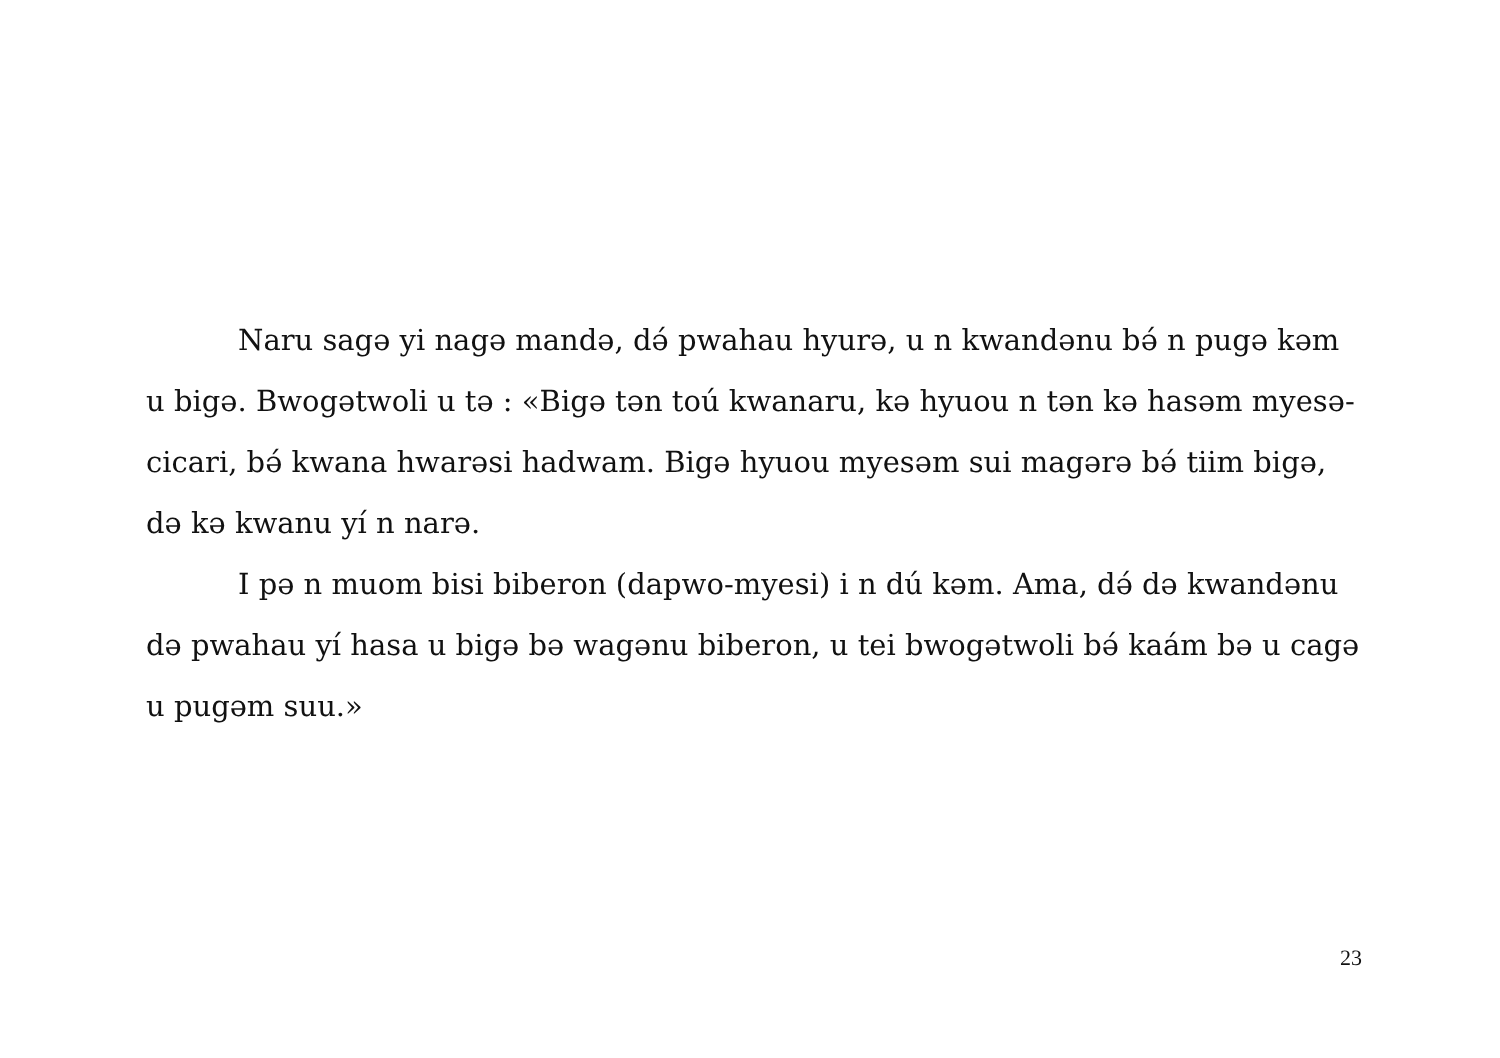Naru sagə yi nagə mandə, də́ pwahau hyurə, u n kwandənu bə́ n pugə kəm u bigə. Bwogətwoli u tə : «Bigə tən toú kwanaru, kə hyuou n tən kə hasəm myesə-cicari, bə́ kwana hwarəsi hadwam. Bigə hyuou myesəm sui magərə bə́ tiim bigə, də kə kwanu yí n narə.
I pə n muom bisi biberon (dapwo-myesi) i n dú kəm. Ama, də́ də kwandənu də pwahau yí hasa u bigə bə wagənu biberon, u tei bwogətwoli bə́ kaám bə u cagə u pugəm suu.»
23